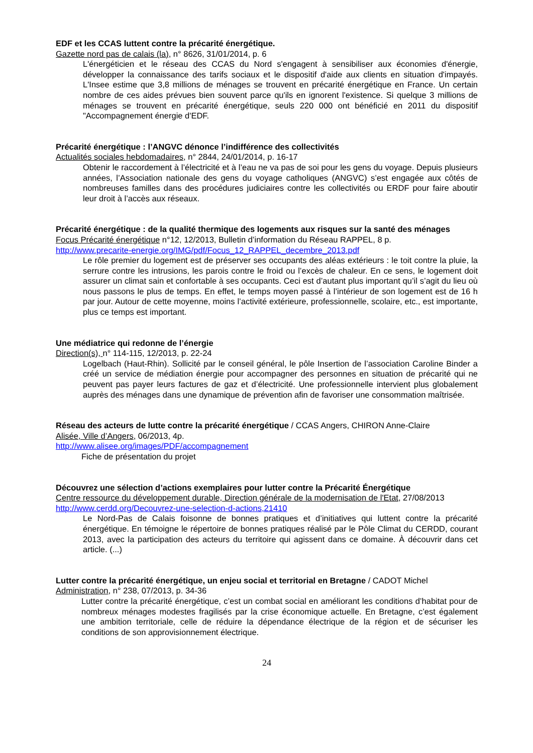EDF et les CCAS luttent contre la précarité énergétique.
Gazette nord pas de calais (la), n° 8626, 31/01/2014, p. 6
L'énergéticien et le réseau des CCAS du Nord s'engagent à sensibiliser aux économies d'énergie, développer la connaissance des tarifs sociaux et le dispositif d'aide aux clients en situation d'impayés. L'Insee estime que 3,8 millions de ménages se trouvent en précarité énergétique en France. Un certain nombre de ces aides prévues bien souvent parce qu'ils en ignorent l'existence. Si quelque 3 millions de ménages se trouvent en précarité énergétique, seuls 220 000 ont bénéficié en 2011 du dispositif "Accompagnement énergie d'EDF.
Précarité énergétique : l’ANGVC dénonce l’indifférence des collectivités
Actualités sociales hebdomadaires, n° 2844, 24/01/2014, p. 16-17
Obtenir le raccordement à l’électricité et à l’eau ne va pas de soi pour les gens du voyage. Depuis plusieurs années, l’Association nationale des gens du voyage catholiques (ANGVC) s’est engagée aux côtés de nombreuses familles dans des procédures judiciaires contre les collectivités ou ERDF pour faire aboutir leur droit à l’accès aux réseaux.
Précarité énergétique : de la qualité thermique des logements aux risques sur la santé des ménages
Focus Précarité énergétique n°12, 12/2013, Bulletin d’information du Réseau RAPPEL, 8 p.
http://www.precarite-energie.org/IMG/pdf/Focus_12_RAPPEL_decembre_2013.pdf
Le rôle premier du logement est de préserver ses occupants des aléas extérieurs : le toit contre la pluie, la serrure contre les intrusions, les parois contre le froid ou l’excès de chaleur. En ce sens, le logement doit assurer un climat sain et confortable à ses occupants. Ceci est d’autant plus important qu’il s’agit du lieu où nous passons le plus de temps. En effet, le temps moyen passé à l’intérieur de son logement est de 16 h par jour. Autour de cette moyenne, moins l’activité extérieure, professionnelle, scolaire, etc., est importante, plus ce temps est important.
Une médiatrice qui redonne de l’énergie
Direction(s), n° 114-115, 12/2013, p. 22-24
Logelbach (Haut-Rhin). Sollicité par le conseil général, le pôle Insertion de l’association Caroline Binder a créé un service de médiation énergie pour accompagner des personnes en situation de précarité qui ne peuvent pas payer leurs factures de gaz et d’électricité. Une professionnelle intervient plus globalement auprès des ménages dans une dynamique de prévention afin de favoriser une consommation maîtrisée.
Réseau des acteurs de lutte contre la précarité énergétique / CCAS Angers, CHIRON Anne-Claire
Alisée, Ville d’Angers, 06/2013, 4p.
http://www.alisee.org/images/PDF/accompagnement
Fiche de présentation du projet
Découvrez une sélection d’actions exemplaires pour lutter contre la Précarité Énergétique
Centre ressource du développement durable, Direction générale de la modernisation de l'Etat, 27/08/2013
http://www.cerdd.org/Decouvrez-une-selection-d-actions,21410
Le Nord-Pas de Calais foisonne de bonnes pratiques et d’initiatives qui luttent contre la précarité énergétique. En témoigne le répertoire de bonnes pratiques réalisé par le Pôle Climat du CERDD, courant 2013, avec la participation des acteurs du territoire qui agissent dans ce domaine. À découvrir dans cet article. (...)
Lutter contre la précarité énergétique, un enjeu social et territorial en Bretagne / CADOT Michel
Administration, n° 238, 07/2013, p. 34-36
Lutter contre la précarité énergétique, c’est un combat social en améliorant les conditions d’habitat pour de nombreux ménages modestes fragilisés par la crise économique actuelle. En Bretagne, c’est également une ambition territoriale, celle de réduire la dépendance électrique de la région et de sécuriser les conditions de son approvisionnement électrique.
24